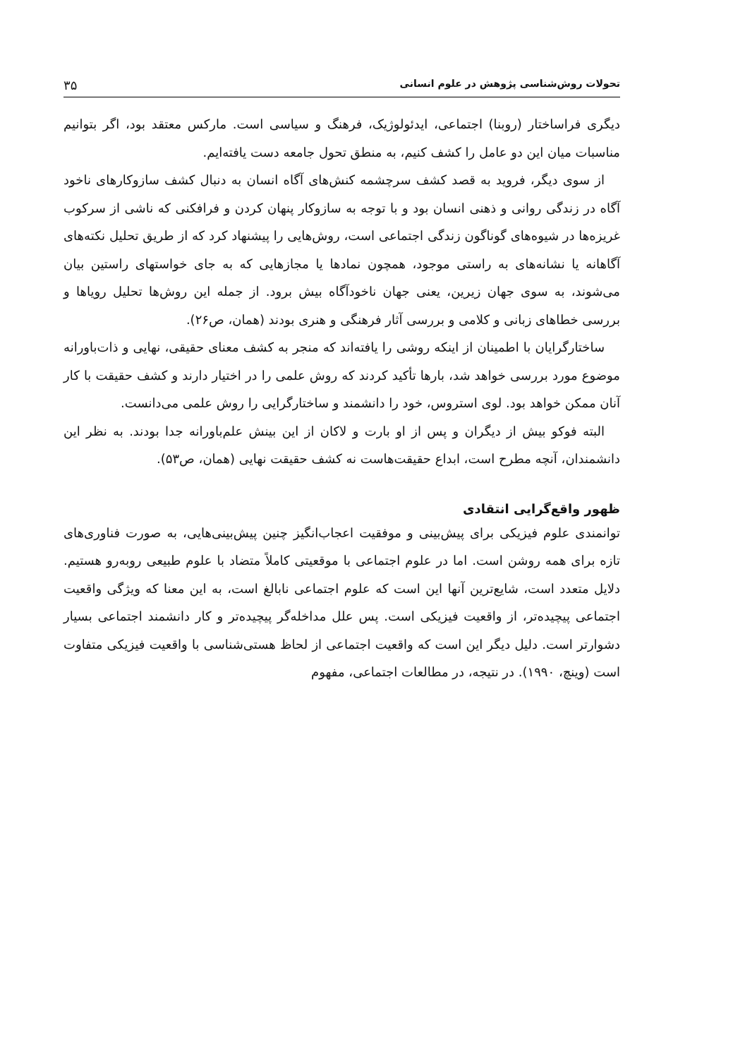تحولات روش‌شناسی پژوهش در علوم انسانی ۳۵
دیگری فراساختار (روبنا) اجتماعی، ایدئولوژیک، فرهنگ و سیاسی است. مارکس معتقد بود، اگر بتوانیم مناسبات میان این دو عامل را کشف کنیم، به منطق تحول جامعه دست یافته‌ایم.
از سوی دیگر، فروید به قصد کشف سرچشمه کنش‌های آگاه انسان به دنبال کشف سازوکارهای ناخود آگاه در زندگی روانی و ذهنی انسان بود و با توجه به سازوکار پنهان کردن و فرافکنی که ناشی از سرکوب غریزه‌ها در شیوه‌های گوناگون زندگی اجتماعی است، روش‌هایی را پیشنهاد کرد که از طریق تحلیل نکته‌های آگاهانه یا نشانه‌های به راستی موجود، همچون نمادها یا مجازهایی که به جای خواستهای راستین بیان می‌شوند، به سوی جهان زیرین، یعنی جهان ناخودآگاه بیش برود. از جمله این روش‌ها تحلیل رویاها و بررسی خطاهای زبانی و کلامی و بررسی آثار فرهنگی و هنری بودند (همان، ص۲۶).
ساختارگرایان با اطمینان از اینکه روشی را یافته‌اند که منجر به کشف معنای حقیقی، نهایی و ذات‌باورانه موضوع مورد بررسی خواهد شد، بارها تأکید کردند که روش علمی را در اختیار دارند و کشف حقیقت با کار آنان ممکن خواهد بود. لوی استروس، خود را دانشمند و ساختارگرایی را روش علمی می‌دانست.
البته فوکو بیش از دیگران و پس از او بارت و لاکان از این بینش علم‌باورانه جدا بودند. به نظر این دانشمندان، آنچه مطرح است، ابداع حقیقت‌هاست نه کشف حقیقت نهایی (همان، ص۵۳).
ظهور واقع‌گرایی انتقادی
توانمندی علوم فیزیکی برای پیش‌بینی و موفقیت اعجاب‌انگیز چنین پیش‌بینی‌هایی، به صورت فناوری‌های تازه برای همه روشن است. اما در علوم اجتماعی با موقعیتی کاملاً متضاد با علوم طبیعی روبه‌رو هستیم. دلایل متعدد است، شایع‌ترین آنها این است که علوم اجتماعی نابالغ است، به این معنا که ویژگی واقعیت اجتماعی پیچیده‌تر، از واقعیت فیزیکی است. پس علل مداخله‌گر پیچیده‌تر و کار دانشمند اجتماعی بسیار دشوارتر است. دلیل دیگر این است که واقعیت اجتماعی از لحاظ هستی‌شناسی با واقعیت فیزیکی متفاوت است (وینچ، ۱۹۹۰). در نتیجه، در مطالعات اجتماعی، مفهوم